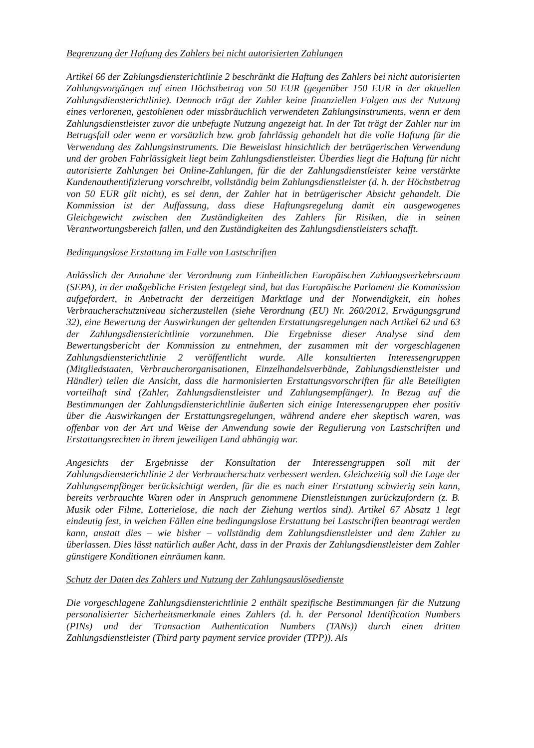Begrenzung der Haftung des Zahlers bei nicht autorisierten Zahlungen
Artikel 66 der Zahlungsdiensterichtlinie 2 beschränkt die Haftung des Zahlers bei nicht autorisierten Zahlungsvorgängen auf einen Höchstbetrag von 50 EUR (gegenüber 150 EUR in der aktuellen Zahlungsdiensterichtlinie). Dennoch trägt der Zahler keine finanziellen Folgen aus der Nutzung eines verlorenen, gestohlenen oder missbräuchlich verwendeten Zahlungsinstruments, wenn er dem Zahlungsdienstleister zuvor die unbefugte Nutzung angezeigt hat. In der Tat trägt der Zahler nur im Betrugsfall oder wenn er vorsätzlich bzw. grob fahrlässig gehandelt hat die volle Haftung für die Verwendung des Zahlungsinstruments. Die Beweislast hinsichtlich der betrügerischen Verwendung und der groben Fahrlässigkeit liegt beim Zahlungsdienstleister. Überdies liegt die Haftung für nicht autorisierte Zahlungen bei Online-Zahlungen, für die der Zahlungsdienstleister keine verstärkte Kundenauthentifizierung vorschreibt, vollständig beim Zahlungsdienstleister (d. h. der Höchstbetrag von 50 EUR gilt nicht), es sei denn, der Zahler hat in betrügerischer Absicht gehandelt. Die Kommission ist der Auffassung, dass diese Haftungsregelung damit ein ausgewogenes Gleichgewicht zwischen den Zuständigkeiten des Zahlers für Risiken, die in seinen Verantwortungsbereich fallen, und den Zuständigkeiten des Zahlungsdienstleisters schafft.
Bedingungslose Erstattung im Falle von Lastschriften
Anlässlich der Annahme der Verordnung zum Einheitlichen Europäischen Zahlungsverkehrsraum (SEPA), in der maßgebliche Fristen festgelegt sind, hat das Europäische Parlament die Kommission aufgefordert, in Anbetracht der derzeitigen Marktlage und der Notwendigkeit, ein hohes Verbraucherschutzniveau sicherzustellen (siehe Verordnung (EU) Nr. 260/2012, Erwägungsgrund 32), eine Bewertung der Auswirkungen der geltenden Erstattungsregelungen nach Artikel 62 und 63 der Zahlungsdiensterichtlinie vorzunehmen. Die Ergebnisse dieser Analyse sind dem Bewertungsbericht der Kommission zu entnehmen, der zusammen mit der vorgeschlagenen Zahlungsdiensterichtlinie 2 veröffentlicht wurde. Alle konsultierten Interessengruppen (Mitgliedstaaten, Verbraucherorganisationen, Einzelhandelsverbände, Zahlungsdienstleister und Händler) teilen die Ansicht, dass die harmonisierten Erstattungsvorschriften für alle Beteiligten vorteilhaft sind (Zahler, Zahlungsdienstleister und Zahlungsempfänger). In Bezug auf die Bestimmungen der Zahlungsdiensterichtlinie äußerten sich einige Interessengruppen eher positiv über die Auswirkungen der Erstattungsregelungen, während andere eher skeptisch waren, was offenbar von der Art und Weise der Anwendung sowie der Regulierung von Lastschriften und Erstattungsrechten in ihrem jeweiligen Land abhängig war.
Angesichts der Ergebnisse der Konsultation der Interessengruppen soll mit der Zahlungsdiensterichtlinie 2 der Verbraucherschutz verbessert werden. Gleichzeitig soll die Lage der Zahlungsempfänger berücksichtigt werden, für die es nach einer Erstattung schwierig sein kann, bereits verbrauchte Waren oder in Anspruch genommene Dienstleistungen zurückzufordern (z. B. Musik oder Filme, Lotterielose, die nach der Ziehung wertlos sind). Artikel 67 Absatz 1 legt eindeutig fest, in welchen Fällen eine bedingungslose Erstattung bei Lastschriften beantragt werden kann, anstatt dies – wie bisher – vollständig dem Zahlungsdienstleister und dem Zahler zu überlassen. Dies lässt natürlich außer Acht, dass in der Praxis der Zahlungsdienstleister dem Zahler günstigere Konditionen einräumen kann.
Schutz der Daten des Zahlers und Nutzung der Zahlungsauslösedienste
Die vorgeschlagene Zahlungsdiensterichtlinie 2 enthält spezifische Bestimmungen für die Nutzung personalisierter Sicherheitsmerkmale eines Zahlers (d. h. der Personal Identification Numbers (PINs) und der Transaction Authentication Numbers (TANs)) durch einen dritten Zahlungsdienstleister (Third party payment service provider (TPP)). Als